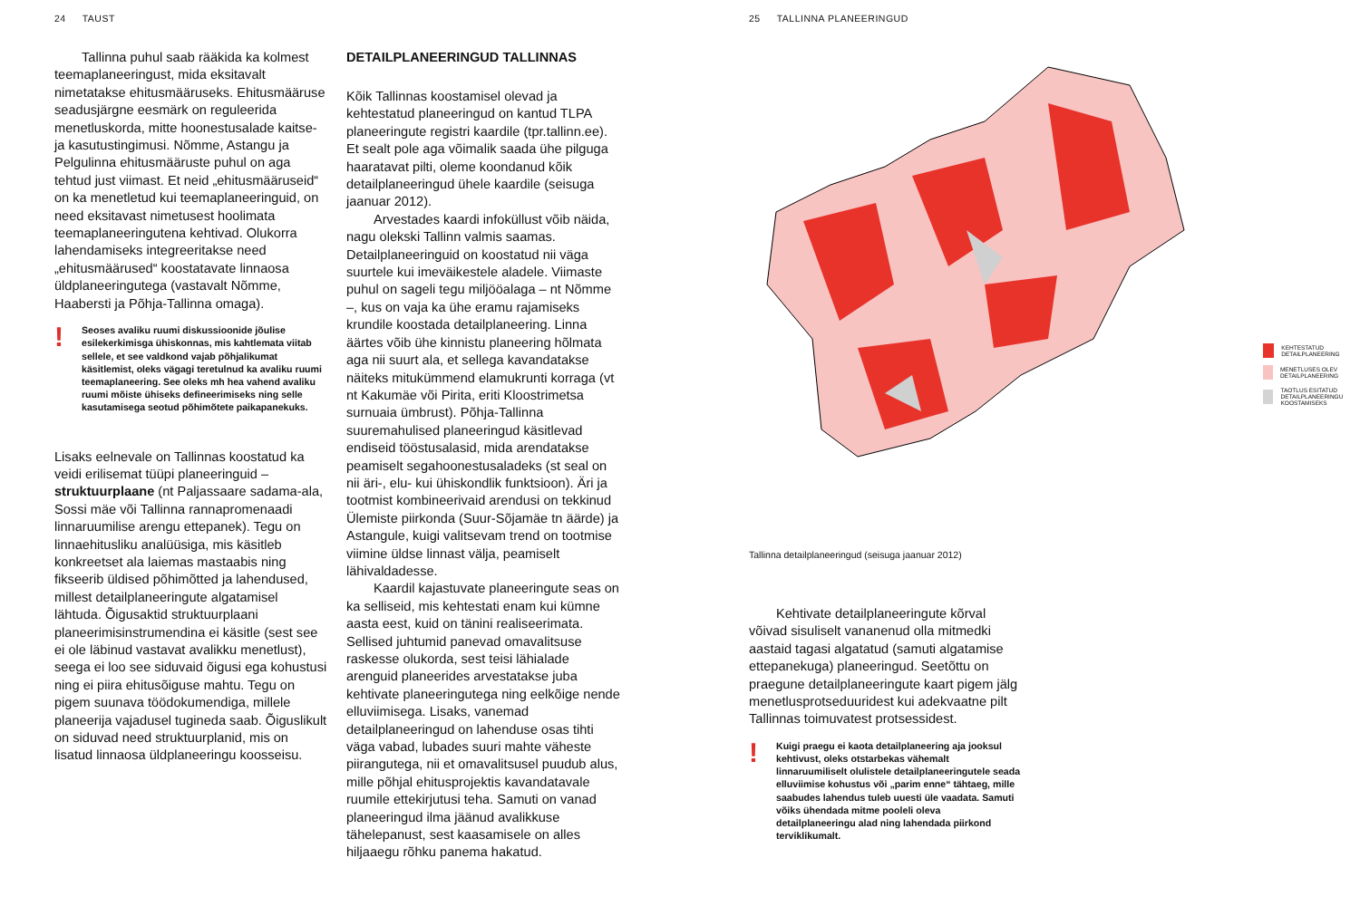24 TAUST
Tallinna puhul saab rääkida ka kolmest teemaplaneeringust, mida eksitavalt nimetatakse ehitusmääruseks. Ehitus­määruse seadusjärgne eesmärk on reguleerida menetluskorda, mitte hoones­tusalade kaitse- ja kasutustingimusi. Nõmme, Astangu ja Pelgulinna ehitusmää­ruste puhul on aga tehtud just viimast. Et neid „ehitusmääruseid“ on ka menetletud kui teemaplaneeringuid, on need eksitavast nimetusest hoolimata teemaplaneeringu­tena kehtivad. Olukorra lahendamiseks integreeritakse need „ehitusmäärused“ koostatavate linnaosa üldplaneeringutega (vastavalt Nõmme, Haabersti ja Põhja-Tallinna omaga).
!
Seoses avaliku ruumi diskussioonide jõulise esilekerkimisga ühiskonnas, mis kahtlemata viitab sellele, et see valdkond vajab põhjalikumat käsitlemist, oleks vägagi teretulnud ka avaliku ruumi teemaplaneering. See oleks mh hea vahend avaliku ruumi mõiste ühiseks defineerimiseks ning selle kasutamisega seotud põhimõtete paikapanekuks.
Lisaks eelnevale on Tallinnas koostatud ka veidi erilisemat tüüpi planeeringuid – struktuurplaane (nt Paljassaare sadama-ala, Sossi mäe või Tallinna rannapromenaadi linnaruumilise arengu ettepanek). Tegu on linnaehitusliku analüüsiga, mis käsitleb konkreetset ala laiemas mastaabis ning fikseerib üldised põhimõtted ja lahendu­sed, millest detailplaneeringute algata­misel lähtuda. Õigusaktid struktuurplaani planeerimisinstrumendina ei käsitle (sest see ei ole läbinud vastavat avalikku menet­lust), seega ei loo see siduvaid õigusi ega kohustusi ning ei piira ehitusõiguse mahtu. Tegu on pigem suunava töödokumendiga, millele planeerija vajadusel tugineda saab. Õiguslikult on siduvad need struktuur­planid, mis on lisatud linnaosa üldpla­neeringu koosseisu.
DETAILPLANEERINGUD TALLINNAS
Kõik Tallinnas koostamisel olevad ja kehtestatud planeeringud on kantud TLPA planeeringute registri kaardile (tpr.tallinn.ee). Et sealt pole aga võimalik saada ühe pilguga haaratavat pilti, oleme koondanud kõik detailplaneeringud ühele kaardile (seisuga jaanuar 2012).
Arvestades kaardi infoküllust võib näida, nagu olekski Tallinn valmis saamas. Detailplaneeringuid on koostatud nii väga suurtele kui imeväikestele aladele. Viimaste puhul on sageli tegu miljööalaga – nt Nõmme –, kus on vaja ka ühe eramu raja­miseks krundile koostada detailplaneering. Linna äärtes võib ühe kinnistu planeering hõlmata aga nii suurt ala, et sellega kavandatakse näiteks mitukümmend elamukrunti korraga (vt nt Kakumäe või Pirita, eriti Kloostrimetsa surnuaia ümbrust). Põhja-Tallinna suuremahulised planeerin­gud käsitlevad endiseid tööstusalasid, mida arendatakse peamiselt segahoonestusala­deks (st seal on nii äri-, elu- kui ühiskondlik funktsioon). Äri ja tootmist kombineerivaid arendusi on tekkinud Ülemiste piirkonda (Suur-Sõjamäe tn äärde) ja Astangule, kuigi valitsevam trend on tootmise viimine üldse linnast välja, peamiselt lähivaldadesse.
Kaardil kajastuvate planeeringute seas on ka selliseid, mis kehtestati enam kui kümne aasta eest, kuid on tänini realiseeri­mata. Sellised juhtumid panevad omavalit­suse raskesse olukorda, sest teisi lähialade arenguid planeerides arvestatakse juba kehtivate planeeringutega ning eelkõige nende elluviimisega. Lisaks, vanemad detailplaneeringud on lahenduse osas tihti väga vabad, lubades suuri mahte väheste piirangutega, nii et omavalitsusel puudub alus, mille põhjal ehitusprojektis kavanda­tavale ruumile ettekirjutusi teha. Samuti on vanad planeeringud ilma jäänud avalikkuse tähelepanust, sest kaasamisele on alles hiljaaegu rõhku panema hakatud.
25 TALLINNA PLANEERINGUD
KEHTESTATUD DETAILPLANEERING
MENETLUSES OLEV DETAILPLANEERING
TAOTLUS ESITATUD
DETAILPLANEERINGU KOOSTAMISEKS
Tallinna detailplaneeringud (seisuga jaanuar 2012)
Kehtivate detailplaneeringute kõrval võivad sisuliselt vananenud olla mitmedki aastaid tagasi algatatud (samuti algatamise ettepanekuga) planeeringud. Seetõttu on praegune detailplaneeringute kaart pigem jälg menetlusprotseduuridest kui adekvaatne pilt Tallinnas toimuvatest protsessidest.
!
Kuigi praegu ei kaota detailplaneering aja jooksul kehtivust, oleks otstarbekas vähemalt linnaruumiliselt olulistele detailplaneeringutele seada elluviimise kohustus või „parim enne“ tähtaeg, mille saabudes lahendus tuleb uuesti üle vaadata. Samuti võiks ühendada mitme pooleli oleva detailplaneeringu alad ning lahendada piirkond terviklikumalt.